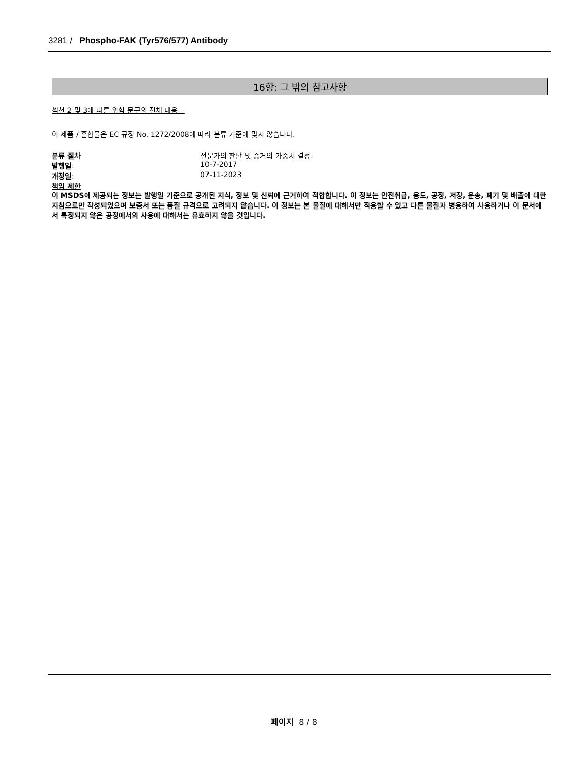3281 / Phospho-FAK (Tyr576/577) Antibody
16항: 그 밖의 참고사항
섹션 2 및 3에 따른 위험 문구의 전체 내용
이 제품 / 혼합물은 EC 규정 No. 1272/2008에 따라 분류 기준에 맞지 않습니다.
분류 절차 전문가의 판단 및 증거의 가중치 결정.
발행일: 10-7-2017
개정일: 07-11-2023
책임 제한
이 MSDS에 제공되는 정보는 발행일 기준으로 공개된 지식, 정보 및 신뢰에 근거하여 적합합니다. 이 정보는 안전취급, 용도, 공정, 저장, 운송, 폐기 및 배출에 대한 지침으로만 작성되었으며 보증서 또는 품질 규격으로 고려되지 않습니다. 이 정보는 본 물질에 대해서만 적용할 수 있고 다른 물질과 병용하여 사용하거나 이 문서에서 특정되지 않은 공정에서의 사용에 대해서는 유효하지 않을 것입니다.
페이지 8 / 8